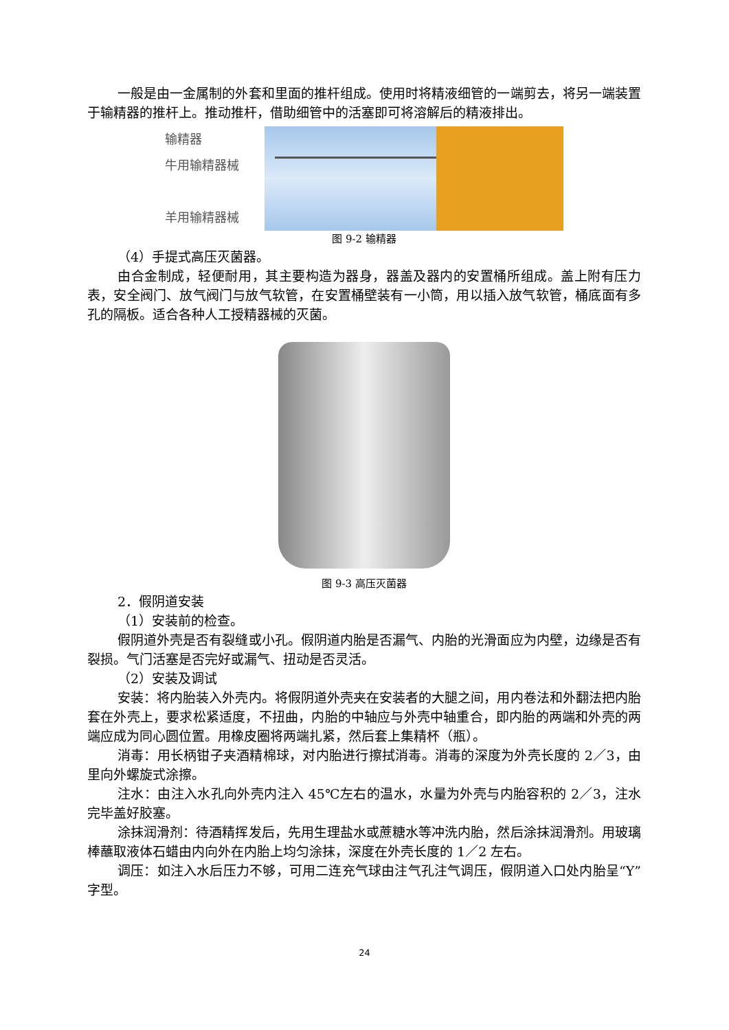一般是由一金属制的外套和里面的推杆组成。使用时将精液细管的一端剪去，将另一端装置于输精器的推杆上。推动推杆，借助细管中的活塞即可将溶解后的精液排出。
输精器
牛用输精器械
羊用输精器械
图 9-2 输精器
（4）手提式高压灭菌器。
由合金制成，轻便耐用，其主要构造为器身，器盖及器内的安置桶所组成。盖上附有压力表，安全阀门、放气阀门与放气软管，在安置桶壁装有一小筒，用以插入放气软管，桶底面有多孔的隔板。适合各种人工授精器械的灭菌。
图 9-3 高压灭菌器
2．假阴道安装
（1）安装前的检查。
假阴道外壳是否有裂缝或小孔。假阴道内胎是否漏气、内胎的光滑面应为内壁，边缘是否有裂损。气门活塞是否完好或漏气、扭动是否灵活。
（2）安装及调试
安装：将内胎装入外壳内。将假阴道外壳夹在安装者的大腿之间，用内卷法和外翻法把内胎套在外壳上，要求松紧适度，不扭曲，内胎的中轴应与外壳中轴重合，即内胎的两端和外壳的两端应成为同心圆位置。用橡皮圈将两端扎紧，然后套上集精杯（瓶）。
消毒：用长柄钳子夹酒精棉球，对内胎进行擦拭消毒。消毒的深度为外壳长度的 2／3，由里向外螺旋式涂擦。
注水：由注入水孔向外壳内注入 45℃左右的温水，水量为外壳与内胎容积的 2／3，注水完毕盖好胶塞。
涂抹润滑剂：待酒精挥发后，先用生理盐水或蔗糖水等冲洗内胎，然后涂抹润滑剂。用玻璃棒蘸取液体石蜡由内向外在内胎上均匀涂抹，深度在外壳长度的 1／2 左右。
调压：如注入水后压力不够，可用二连充气球由注气孔注气调压，假阴道入口处内胎呈“Y”字型。
24